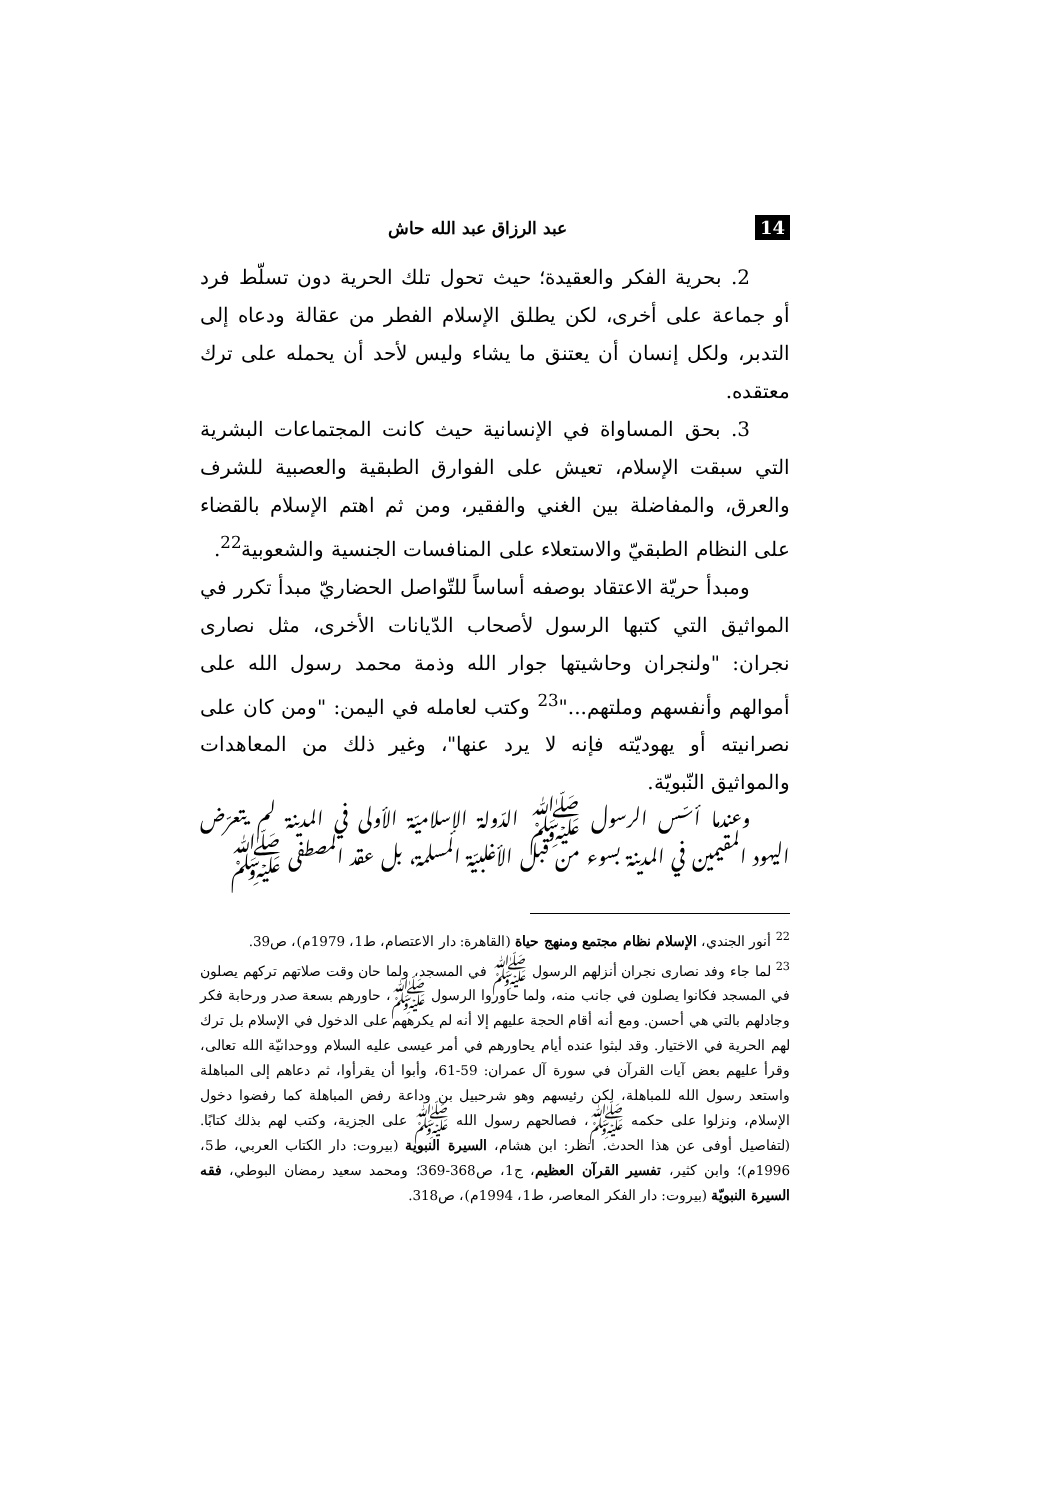14 عبد الرزاق عبد الله حاش
2. بحرية الفكر والعقيدة؛ حيث تحول تلك الحرية دون تسلّط فرد أو جماعة على أخرى، لكن يطلق الإسلام الفطر من عقالة ودعاه إلى التدبر، ولكل إنسان أن يعتنق ما يشاء وليس لأحد أن يحمله على ترك معتقده.
3. بحق المساواة في الإنسانية حيث كانت المجتماعات البشرية التي سبقت الإسلام، تعيش على الفوارق الطبقية والعصبية للشرف والعرق، والمفاضلة بين الغني والفقير، ومن ثم اهتم الإسلام بالقضاء على النظام الطبقيّ والاستعلاء على المنافسات الجنسية والشعوبية<sup>22</sup>.
ومبدأ حريّة الاعتقاد بوصفه أساساً للتّواصل الحضاريّ مبدأ تكرر في المواثيق التي كتبها الرسول لأصحاب الدّيانات الأخرى، مثل نصارى نجران: "ولنجران وحاشيتها جوار الله وذمة محمد رسول الله على أموالهم وأنفسهم وملتهم..."<sup>23</sup> وكتب لعامله في اليمن: "ومن كان على نصرانيته أو يهوديّته فإنه لا يرد عنها"، وغير ذلك من المعاهدات والمواثيق النّبويّة.
وعندما أسّس الرسول ﷺ الدّولة الإسلاميّة الأولى في المدينة لم يتعرّض اليهود المقيمين في المدينة بسوء من قبل الأغلبيّة المسلمة، بل عقد المصطفى ﷺ
<sup>22</sup> أنور الجندي، الإسلام نظام مجتمع ومنهج حياة (القاهرة: دار الاعتصام، ط1، 1979م)، ص39.
<sup>23</sup> لما جاء وفد نصارى نجران أنزلهم الرسول ﷺ في المسجد، ولما حان وقت صلاتهم تركهم يصلون في المسجد فكانوا يصلون في جانب منه، ولما حاوروا الرسول ﷺ، حاورهم بسعة صدر ورحابة فكر وجادلهم بالتي هي أحسن. ومع أنه أقام الحجة عليهم إلا أنه لم يكرههم على الدخول في الإسلام بل ترك لهم الحرية في الاختيار. وقد لبثوا عنده أيام يحاورهم في أمر عيسى عليه السلام ووحدانيّة الله تعالى، وقرأ عليهم بعض آيات القرآن في سورة آل عمران: 59-61، وأبوا أن يقرأوا، ثم دعاهم إلى المباهلة واستعد رسول الله للمباهلة، لكن رئيسهم وهو شرحبيل بن وداعة رفض المباهلة كما رفضوا دخول الإسلام، ونزلوا على حكمه ﷺ، فصالحهم رسول الله ﷺ على الجزية، وكتب لهم بذلك كتابًا. (لتفاصيل أوفى عن هذا الحدث. انظر: ابن هشام، السيرة النبوية (بيروت: دار الكتاب العربي، ط5، 1996م)؛ وابن كثير، تفسير القرآن العظيم، ج1، ص368-369؛ ومحمد سعيد رمضان البوطي، فقه السيرة النبويّة (بيروت: دار الفكر المعاصر، ط1، 1994م)، ص318.